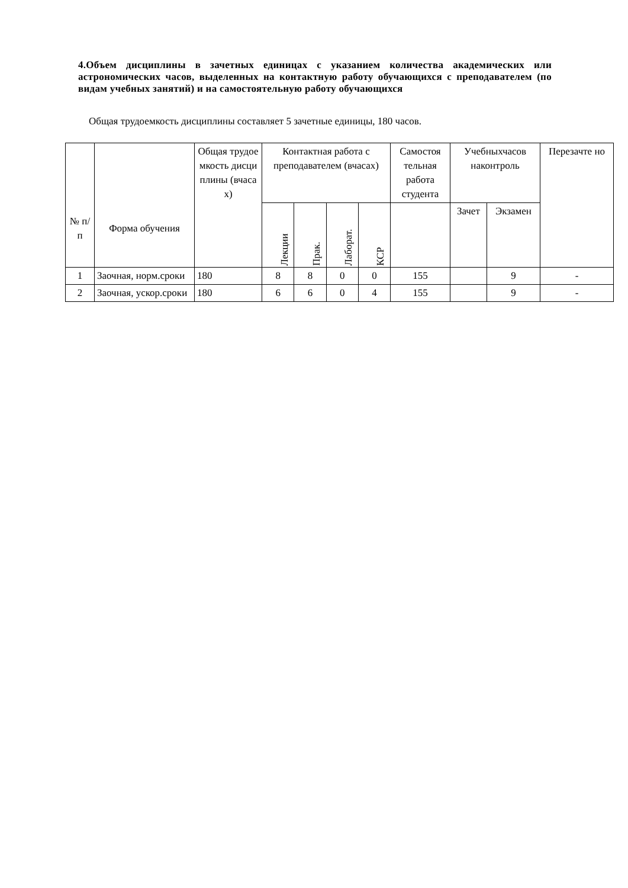4.Объем дисциплины в зачетных единицах с указанием количества академических или астрономических часов, выделенных на контактную работу обучающихся с преподавателем (по видам учебных занятий) и на самостоятельную работу обучающихся
Общая трудоемкость дисциплины составляет 5 зачетные единицы, 180 часов.
| № п/п | Форма обучения | Общая трудое мкость дисци плины (вчаса х) | Контактная работа с преподавателем (вчасах) | | | | Самостоя тельная работа студента | Учебныхчасов наконтроль | | Перезачте но |
| --- | --- | --- | --- | --- | --- | --- | --- | --- | --- | --- |
| | | | Лекции | Прак. | Лаборат. | КСР | | Зачет | Экзамен | |
| 1 | Заочная, норм.сроки | 180 | 8 | 8 | 0 | 0 | 155 | | 9 | - |
| 2 | Заочная, ускор.сроки | 180 | 6 | 6 | 0 | 4 | 155 | | 9 | - |